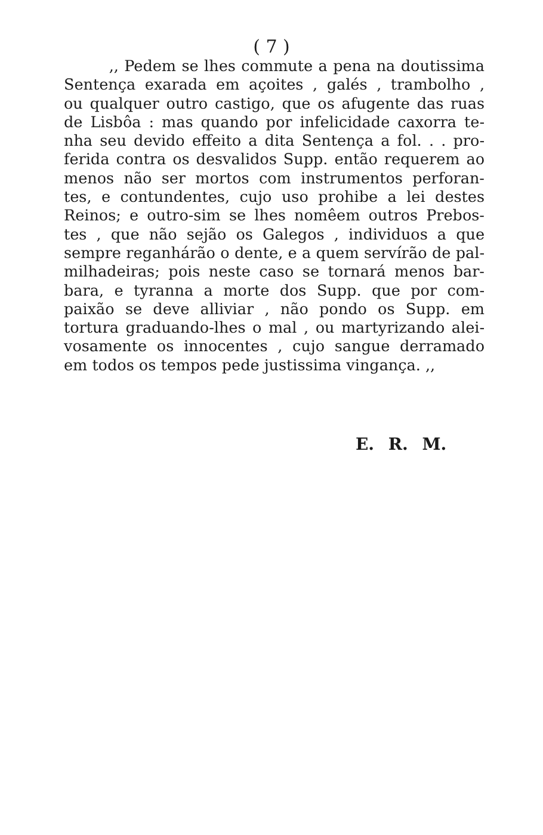( 7 )
,, Pedem se lhes commute a pena na doutissima
Sentença exarada em açoites , galés , trambolho ,
ou qualquer outro castigo, que os afugente das ruas
de Lisbôa : mas quando por infelicidade caxorra te-
nha seu devido effeito a dita Sentença a fol. . . pro-
ferida contra os desvalidos Supp. então requerem ao
menos não ser mortos com instrumentos perforan-
tes, e contundentes, cujo uso prohibe a lei destes
Reinos; e outro-sim se lhes nomêem outros Prebos-
tes , que não sejão os Galegos , individuos a que
sempre reganhárão o dente, e a quem servírão de pal-
milhadeiras; pois neste caso se tornará menos bar-
bara, e tyranna a morte dos Supp. que por com-
paixão se deve alliviar , não pondo os Supp. em
tortura graduando-lhes o mal , ou martyrizando alei-
vosamente os innocentes , cujo sangue derramado
em todos os tempos pede justissima vingança. ,,
E. R. M.